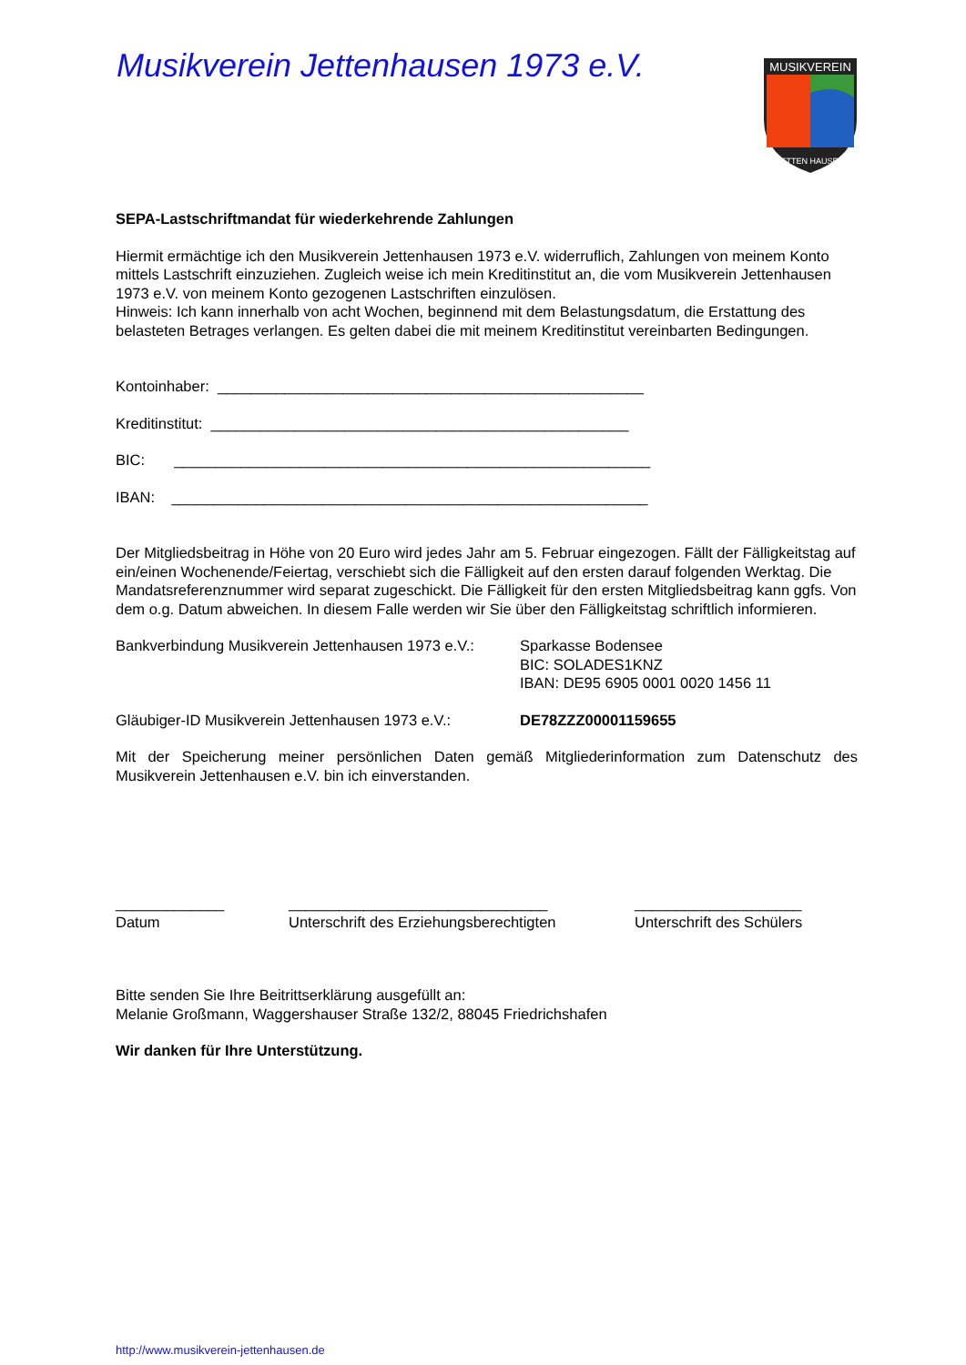Musikverein Jettenhausen 1973 e.V.
MUSIKVEREIN
JETTEN HAUSEN
SEPA-Lastschriftmandat für wiederkehrende Zahlungen
Hiermit ermächtige ich den Musikverein Jettenhausen 1973 e.V. widerruflich, Zahlungen von meinem Konto mittels Lastschrift einzuziehen. Zugleich weise ich mein Kreditinstitut an, die vom Musikverein Jettenhausen 1973 e.V. von meinem Konto gezogenen Lastschriften einzulösen.
Hinweis: Ich kann innerhalb von acht Wochen, beginnend mit dem Belastungsdatum, die Erstattung des belasteten Betrages verlangen. Es gelten dabei die mit meinem Kreditinstitut vereinbarten Bedingungen.
Kontoinhaber: ___________________________________________________
Kreditinstitut: __________________________________________________
BIC: _________________________________________________________
IBAN: _________________________________________________________
Der Mitgliedsbeitrag in Höhe von 20 Euro wird jedes Jahr am 5. Februar eingezogen. Fällt der Fälligkeitstag auf ein/einen Wochenende/Feiertag, verschiebt sich die Fälligkeit auf den ersten darauf folgenden Werktag. Die Mandatsreferenznummer wird separat zugeschickt. Die Fälligkeit für den ersten Mitgliedsbeitrag kann ggfs. Von dem o.g. Datum abweichen. In diesem Falle werden wir Sie über den Fälligkeitstag schriftlich informieren.
Bankverbindung Musikverein Jettenhausen 1973 e.V.:
Sparkasse Bodensee
BIC: SOLADES1KNZ
IBAN: DE95 6905 0001 0020 1456 11
Gläubiger-ID Musikverein Jettenhausen 1973 e.V.:
DE78ZZZ00001159655
Mit der Speicherung meiner persönlichen Daten gemäß Mitgliederinformation zum Datenschutz des Musikverein Jettenhausen e.V. bin ich einverstanden.
_____________
Datum
_______________________________
Unterschrift des Erziehungsberechtigten
____________________
Unterschrift des Schülers
Bitte senden Sie Ihre Beitrittserklärung ausgefüllt an:
Melanie Großmann, Waggershauser Straße 132/2, 88045 Friedrichshafen
Wir danken für Ihre Unterstützung.
http://www.musikverein-jettenhausen.de